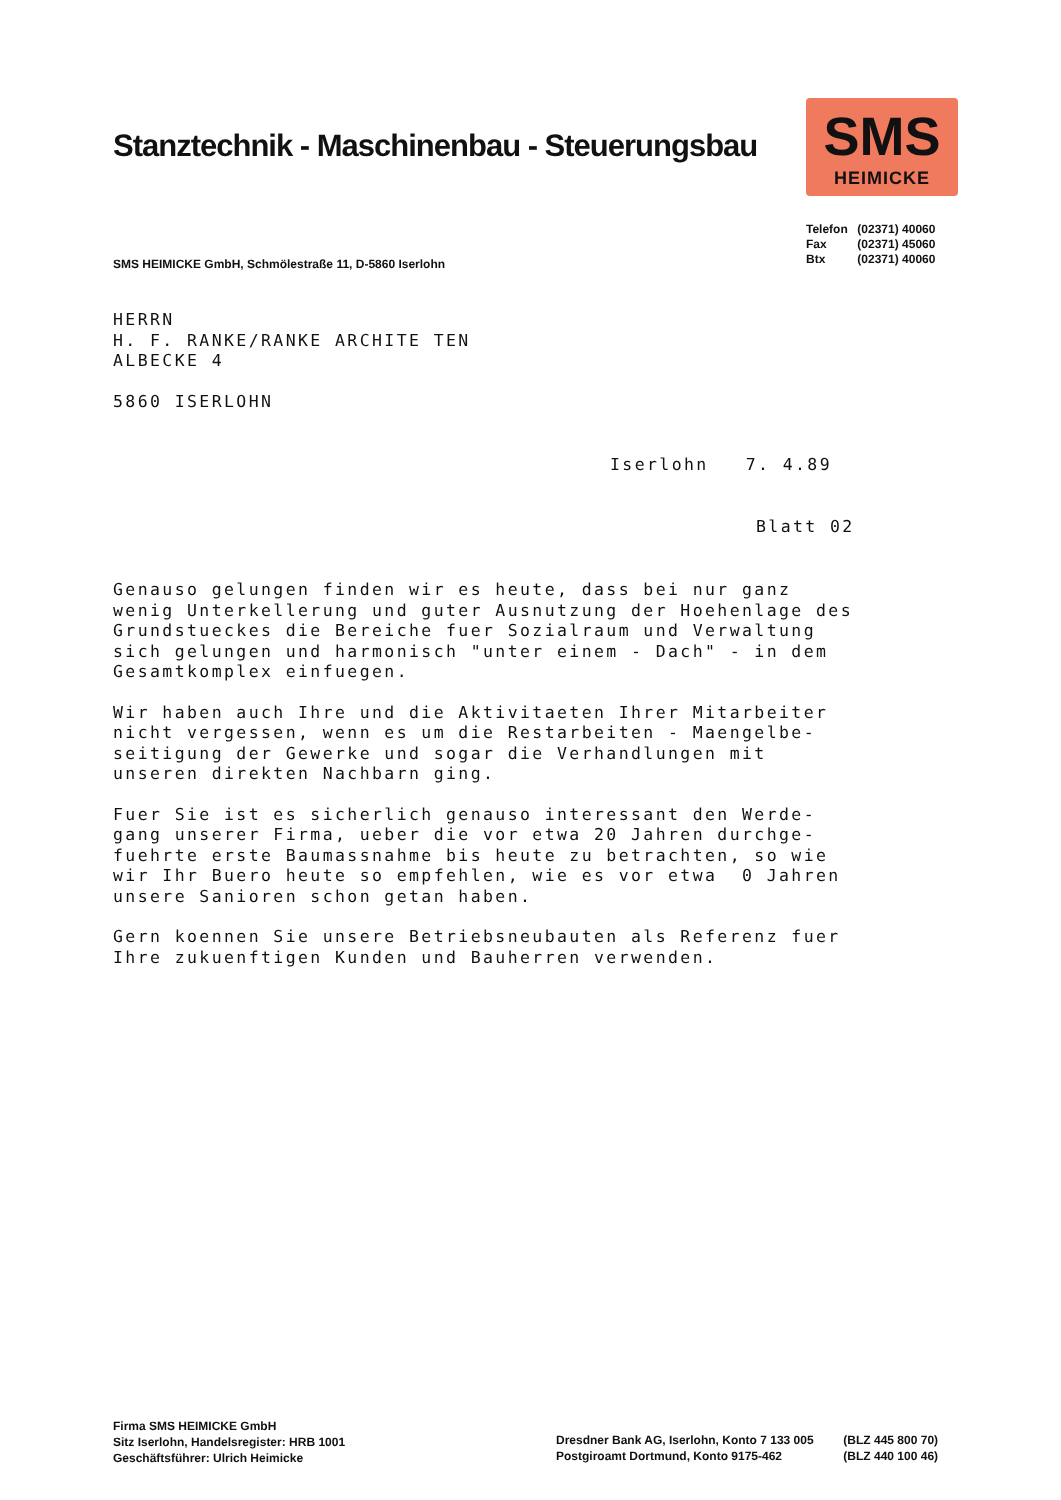Stanztechnik - Maschinenbau - Steuerungsbau
SMS
HEIMICKE
Telefon (02371) 40060
Fax (02371) 45060
Btx (02371) 40060
SMS HEIMICKE GmbH, Schmölestraße 11, D-5860 Iserlohn
HERRN
H. F. RANKE/RANKE ARCHITE TEN
ALBECKE 4
5860 ISERLOHN
Iserlohn 7. 4.89
Blatt 02
Genauso gelungen finden wir es heute, dass bei nur ganz wenig Unterkellerung und guter Ausnutzung der Hoehenlage des Grundstueckes die Bereiche fuer Sozialraum und Verwaltung sich gelungen und harmonisch "unter einem - Dach" - in dem Gesamtkomplex einfuegen.
Wir haben auch Ihre und die Aktivitaeten Ihrer Mitarbeiter nicht vergessen, wenn es um die Restarbeiten - Maengelbe- seitigung der Gewerke und sogar die Verhandlungen mit unseren direkten Nachbarn ging.
Fuer Sie ist es sicherlich genauso interessant den Werde- gang unserer Firma, ueber die vor etwa 20 Jahren durchge- fuehrte erste Baumassnahme bis heute zu betrachten, so wie wir Ihr Buero heute so empfehlen, wie es vor etwa 0 Jahren unsere Sanioren schon getan haben.
Gern koennen Sie unsere Betriebsneubauten als Referenz fuer Ihre zukuenftigen Kunden und Bauherren verwenden.
Firma SMS HEIMICKE GmbH
Sitz Iserlohn, Handelsregister: HRB 1001
Geschäftsführer: Ulrich Heimicke
Dresdner Bank AG, Iserlohn, Konto 7 133 005 (BLZ 445 800 70)
Postgiroamt Dortmund, Konto 9175-462 (BLZ 440 100 46)